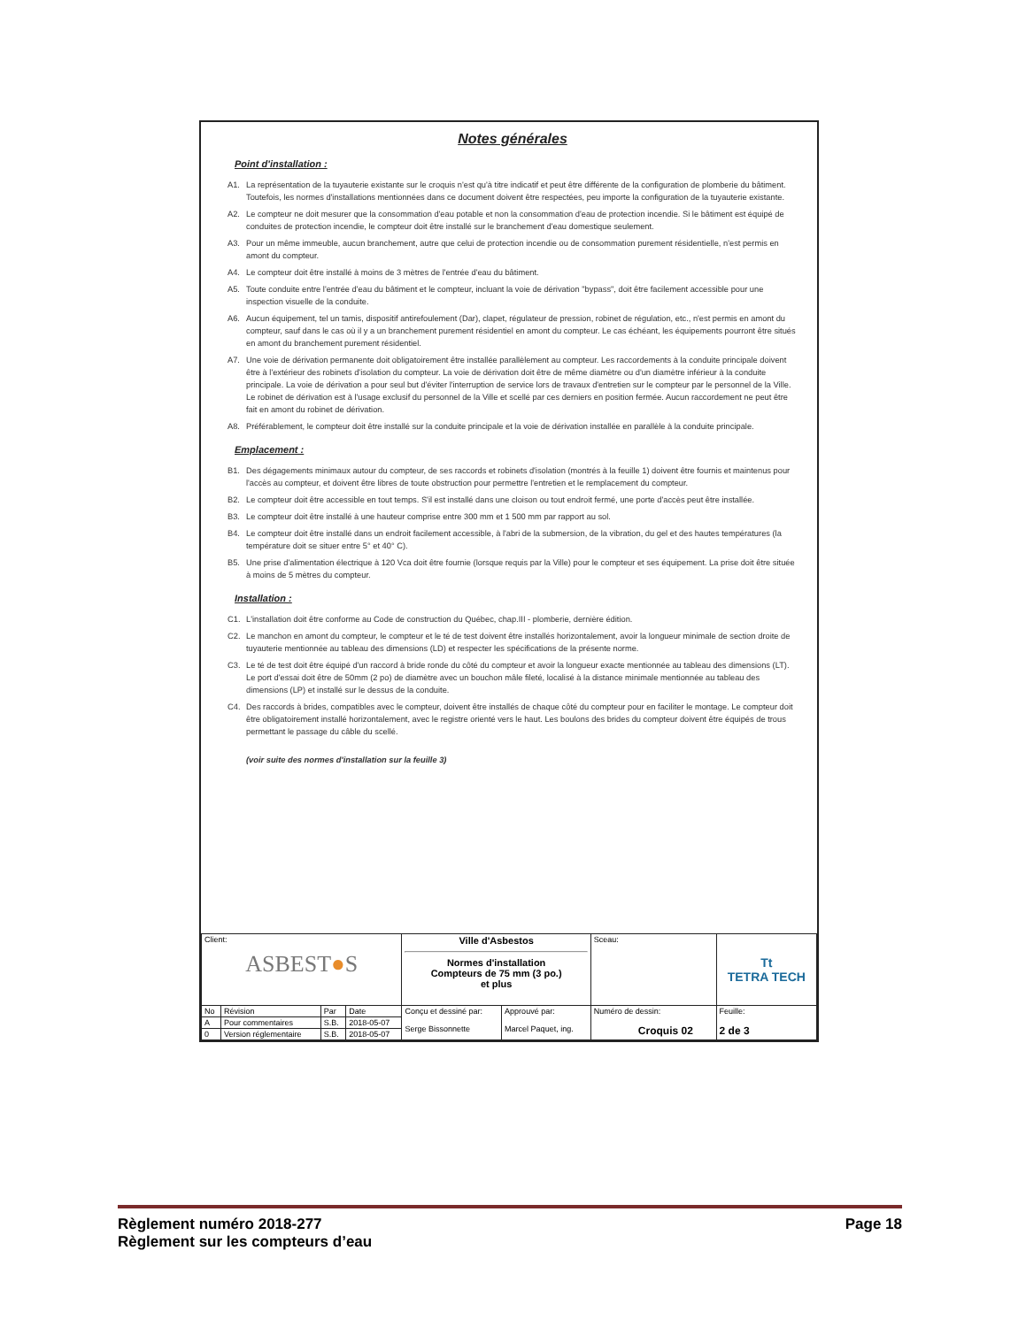Notes générales
Point d'installation :
A1. La représentation de la tuyauterie existante sur le croquis n'est qu'à titre indicatif et peut être différente de la configuration de plomberie du bâtiment. Toutefois, les normes d'installations mentionnées dans ce document doivent être respectées, peu importe la configuration de la tuyauterie existante.
A2. Le compteur ne doit mesurer que la consommation d'eau potable et non la consommation d'eau de protection incendie. Si le bâtiment est équipé de conduites de protection incendie, le compteur doit être installé sur le branchement d'eau domestique seulement.
A3. Pour un même immeuble, aucun branchement, autre que celui de protection incendie ou de consommation purement résidentielle, n'est permis en amont du compteur.
A4. Le compteur doit être installé à moins de 3 mètres de l'entrée d'eau du bâtiment.
A5. Toute conduite entre l'entrée d'eau du bâtiment et le compteur, incluant la voie de dérivation "bypass", doit être facilement accessible pour une inspection visuelle de la conduite.
A6. Aucun équipement, tel un tamis, dispositif antirefoulement (Dar), clapet, régulateur de pression, robinet de régulation, etc., n'est permis en amont du compteur, sauf dans le cas où il y a un branchement purement résidentiel en amont du compteur. Le cas échéant, les équipements pourront être situés en amont du branchement purement résidentiel.
A7. Une voie de dérivation permanente doit obligatoirement être installée parallèlement au compteur. Les raccordements à la conduite principale doivent être à l'extérieur des robinets d'isolation du compteur. La voie de dérivation doit être de même diamètre ou d'un diamètre inférieur à la conduite principale. La voie de dérivation a pour seul but d'éviter l'interruption de service lors de travaux d'entretien sur le compteur par le personnel de la Ville. Le robinet de dérivation est à l'usage exclusif du personnel de la Ville et scellé par ces derniers en position fermée. Aucun raccordement ne peut être fait en amont du robinet de dérivation.
A8. Préférablement, le compteur doit être installé sur la conduite principale et la voie de dérivation installée en parallèle à la conduite principale.
Emplacement :
B1. Des dégagements minimaux autour du compteur, de ses raccords et robinets d'isolation (montrés à la feuille 1) doivent être fournis et maintenus pour l'accès au compteur, et doivent être libres de toute obstruction pour permettre l'entretien et le remplacement du compteur.
B2. Le compteur doit être accessible en tout temps. S'il est installé dans une cloison ou tout endroit fermé, une porte d'accès peut être installée.
B3. Le compteur doit être installé à une hauteur comprise entre 300 mm et 1 500 mm par rapport au sol.
B4. Le compteur doit être installé dans un endroit facilement accessible, à l'abri de la submersion, de la vibration, du gel et des hautes températures (la température doit se situer entre 5° et 40° C).
B5. Une prise d'alimentation électrique à 120 Vca doit être fournie (lorsque requis par la Ville) pour le compteur et ses équipement. La prise doit être située à moins de 5 mètres du compteur.
Installation :
C1. L'installation doit être conforme au Code de construction du Québec, chap.III - plomberie, dernière édition.
C2. Le manchon en amont du compteur, le compteur et le té de test doivent être installés horizontalement, avoir la longueur minimale de section droite de tuyauterie mentionnée au tableau des dimensions (LD) et respecter les spécifications de la présente norme.
C3. Le té de test doit être équipé d'un raccord à bride ronde du côté du compteur et avoir la longueur exacte mentionnée au tableau des dimensions (LT). Le port d'essai doit être de 50mm (2 po) de diamètre avec un bouchon mâle fileté, localisé à la distance minimale mentionnée au tableau des dimensions (LP) et installé sur le dessus de la conduite.
C4. Des raccords à brides, compatibles avec le compteur, doivent être installés de chaque côté du compteur pour en faciliter le montage. Le compteur doit être obligatoirement installé horizontalement, avec le registre orienté vers le haut. Les boulons des brides du compteur doivent être équipés de trous permettant le passage du câble du scellé.
(voir suite des normes d'installation sur la feuille 3)
| Client: ASBEST ● S | | | | Ville d'Asbestos Normes d'installation Compteurs de 75 mm (3 po.) et plus | | Sceau: | Tt TETRA TECH | |
| No | Révision | Par | Date | Conçu et dessiné par: Serge Bissonnette | Approuvé par: Marcel Paquet, ing. | Numéro de dessin: Croquis 02 | | Feuille: 2 de 3 |
| A | Pour commentaires | S.B. | 2018-05-07 | | | | | |
| 0 | Version réglementaire | S.B. | 2018-05-07 | | | | | |
Règlement numéro 2018-277
Règlement sur les compteurs d’eau
Page 18